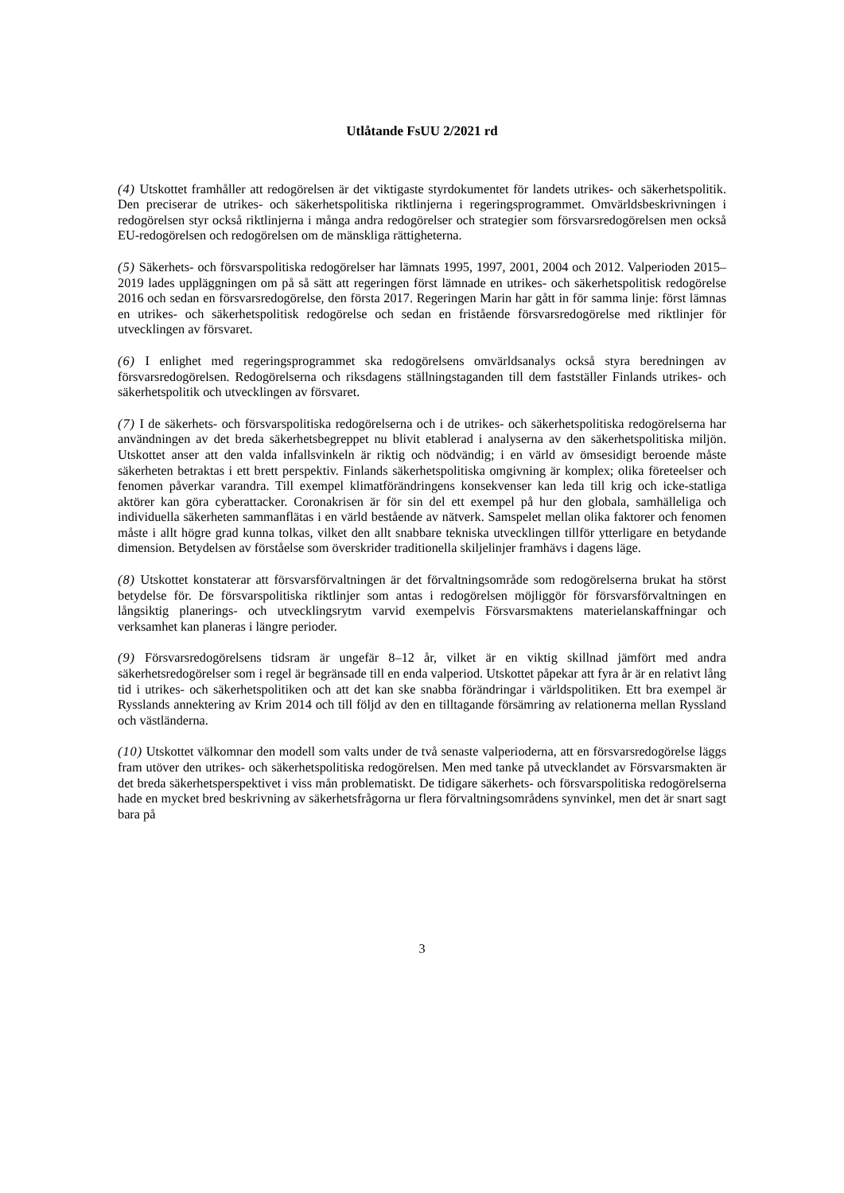Utlåtande FsUU 2/2021 rd
(4) Utskottet framhåller att redogörelsen är det viktigaste styrdokumentet för landets utrikes- och säkerhetspolitik. Den preciserar de utrikes- och säkerhetspolitiska riktlinjerna i regeringsprogrammet. Omvärldsbeskrivningen i redogörelsen styr också riktlinjerna i många andra redogörelser och strategier som försvarsredogörelsen men också EU-redogörelsen och redogörelsen om de mänskliga rättigheterna.
(5) Säkerhets- och försvarspolitiska redogörelser har lämnats 1995, 1997, 2001, 2004 och 2012. Valperioden 2015–2019 lades uppläggningen om på så sätt att regeringen först lämnade en utrikes- och säkerhetspolitisk redogörelse 2016 och sedan en försvarsredogörelse, den första 2017. Regeringen Marin har gått in för samma linje: först lämnas en utrikes- och säkerhetspolitisk redogörelse och sedan en fristående försvarsredogörelse med riktlinjer för utvecklingen av försvaret.
(6) I enlighet med regeringsprogrammet ska redogörelsens omvärldsanalys också styra beredningen av försvarsredogörelsen. Redogörelserna och riksdagens ställningstaganden till dem fastställer Finlands utrikes- och säkerhetspolitik och utvecklingen av försvaret.
(7) I de säkerhets- och försvarspolitiska redogörelserna och i de utrikes- och säkerhetspolitiska redogörelserna har användningen av det breda säkerhetsbegreppet nu blivit etablerad i analyserna av den säkerhetspolitiska miljön. Utskottet anser att den valda infallsvinkeln är riktig och nödvändig; i en värld av ömsesidigt beroende måste säkerheten betraktas i ett brett perspektiv. Finlands säkerhetspolitiska omgivning är komplex; olika företeelser och fenomen påverkar varandra. Till exempel klimatförändringens konsekvenser kan leda till krig och icke-statliga aktörer kan göra cyberattacker. Coronakrisen är för sin del ett exempel på hur den globala, samhälleliga och individuella säkerheten sammanflätas i en värld bestående av nätverk. Samspelet mellan olika faktorer och fenomen måste i allt högre grad kunna tolkas, vilket den allt snabbare tekniska utvecklingen tillför ytterligare en betydande dimension. Betydelsen av förståelse som överskrider traditionella skiljelinjer framhävs i dagens läge.
(8) Utskottet konstaterar att försvarsförvaltningen är det förvaltningsområde som redogörelserna brukat ha störst betydelse för. De försvarspolitiska riktlinjer som antas i redogörelsen möjliggör för försvarsförvaltningen en långsiktig planerings- och utvecklingsrytm varvid exempelvis Försvarsmaktens materielanskaffningar och verksamhet kan planeras i längre perioder.
(9) Försvarsredogörelsens tidsram är ungefär 8–12 år, vilket är en viktig skillnad jämfört med andra säkerhetsredogörelser som i regel är begränsade till en enda valperiod. Utskottet påpekar att fyra år är en relativt lång tid i utrikes- och säkerhetspolitiken och att det kan ske snabba förändringar i världspolitiken. Ett bra exempel är Rysslands annektering av Krim 2014 och till följd av den en tilltagande försämring av relationerna mellan Ryssland och västländerna.
(10) Utskottet välkomnar den modell som valts under de två senaste valperioderna, att en försvarsredogörelse läggs fram utöver den utrikes- och säkerhetspolitiska redogörelsen. Men med tanke på utvecklandet av Försvarsmakten är det breda säkerhetsperspektivet i viss mån problematiskt. De tidigare säkerhets- och försvarspolitiska redogörelserna hade en mycket bred beskrivning av säkerhetsfrågorna ur flera förvaltningsområdens synvinkel, men det är snart sagt bara på
3